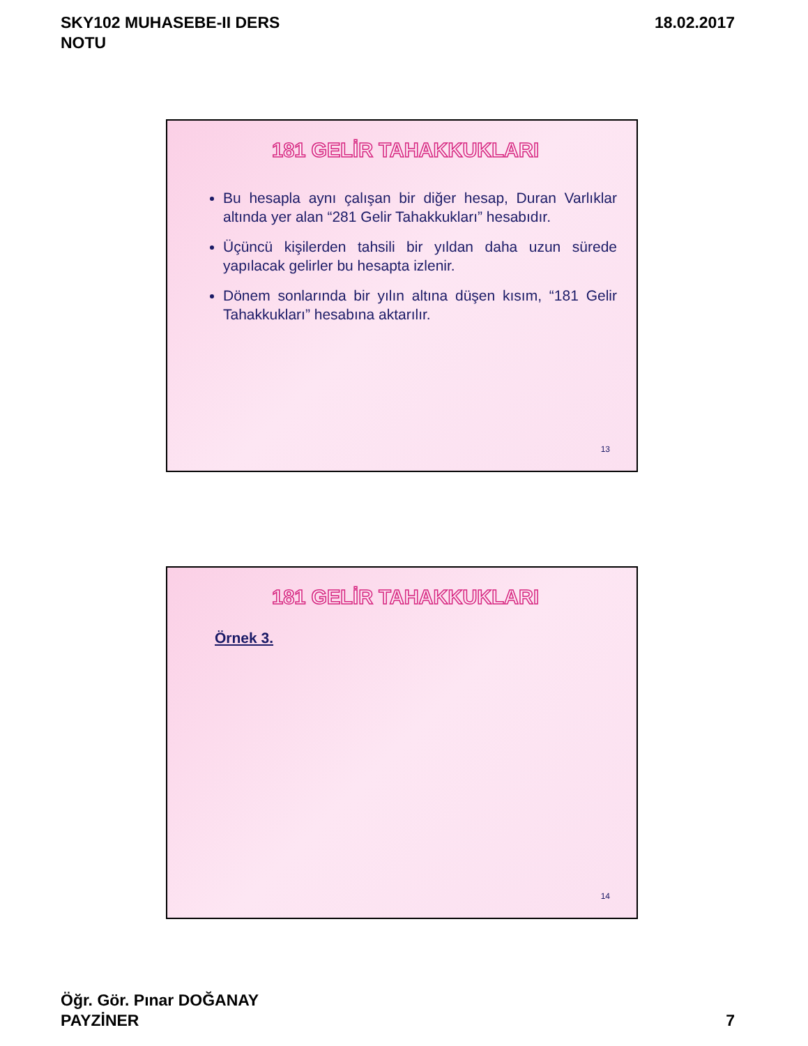SKY102 MUHASEBE-II DERS
NOTU
18.02.2017
181 GELİR TAHAKKUKLARI
Bu hesapla aynı çalışan bir diğer hesap, Duran Varlıklar altında yer alan “281 Gelir Tahakkukları” hesabıdır.
Üçüncü kişilerden tahsili bir yıldan daha uzun sürede yapılacak gelirler bu hesapta izlenir.
Dönem sonlarında bir yılın altına düşen kısım, “181 Gelir Tahakkukları” hesabına aktarılır.
13
181 GELİR TAHAKKUKLARI
Örnek 3.
14
Öğr. Gör. Pınar DOĞANAY
PAYZİNER
7